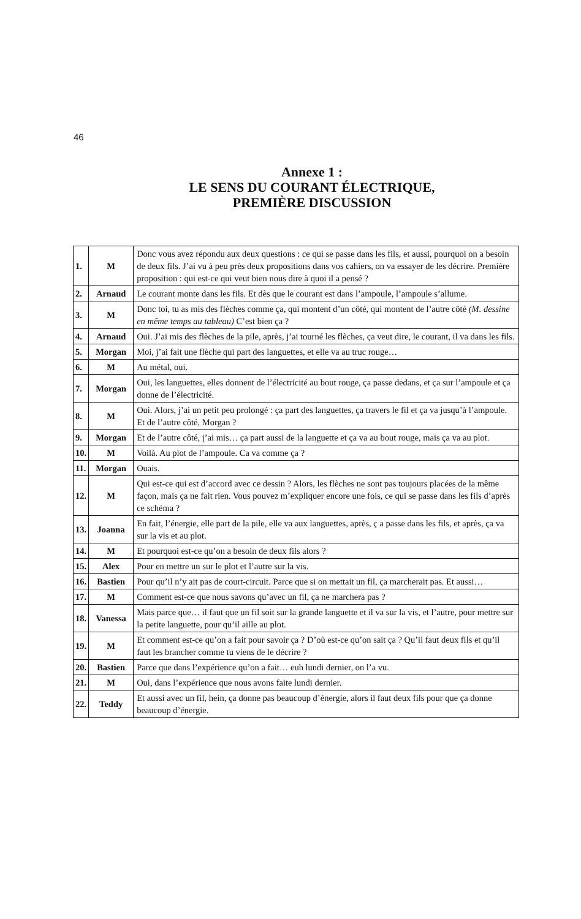46
Annexe 1 :
LE SENS DU COURANT ÉLECTRIQUE,
PREMIÈRE DISCUSSION
| 1. | M | Donc vous avez répondu aux deux questions : ce qui se passe dans les fils, et aussi, pourquoi on a besoin de deux fils. J’ai vu à peu près deux propositions dans vos cahiers, on va essayer de les décrire. Première proposition : qui est-ce qui veut bien nous dire à quoi il a pensé ? |
| 2. | Arnaud | Le courant monte dans les fils. Et dès que le courant est dans l’ampoule, l’ampoule s’allume. |
| 3. | M | Donc toi, tu as mis des flèches comme ça, qui montent d’un côté, qui montent de l’autre côté (M. dessine en même temps au tableau) C’est bien ça ? |
| 4. | Arnaud | Oui. J’ai mis des flèches de la pile, après, j’ai tourné les flèches, ça veut dire, le courant, il va dans les fils. |
| 5. | Morgan | Moi, j’ai fait une flèche qui part des languettes, et elle va au truc rouge… |
| 6. | M | Au métal, oui. |
| 7. | Morgan | Oui, les languettes, elles donnent de l’électricité au bout rouge, ça passe dedans, et ça sur l’ampoule et ça donne de l’électricité. |
| 8. | M | Oui. Alors, j’ai un petit peu prolongé : ça part des languettes, ça travers le fil et ça va jusqu’à l’ampoule. Et de l’autre côté, Morgan ? |
| 9. | Morgan | Et de l’autre côté, j’ai mis… ça part aussi de la languette et ça va au bout rouge, mais ça va au plot. |
| 10. | M | Voilà. Au plot de l’ampoule. Ca va comme ça ? |
| 11. | Morgan | Ouais. |
| 12. | M | Qui est-ce qui est d’accord avec ce dessin ? Alors, les flèches ne sont pas toujours placées de la même façon, mais ça ne fait rien. Vous pouvez m’expliquer encore une fois, ce qui se passe dans les fils d’après ce schéma ? |
| 13. | Joanna | En fait, l’énergie, elle part de la pile, elle va aux languettes, après, ç a passe dans les fils, et après, ça va sur la vis et au plot. |
| 14. | M | Et pourquoi est-ce qu’on a besoin de deux fils alors ? |
| 15. | Alex | Pour en mettre un sur le plot et l’autre sur la vis. |
| 16. | Bastien | Pour qu’il n’y ait pas de court-circuit. Parce que si on mettait un fil, ça marcherait pas. Et aussi… |
| 17. | M | Comment est-ce que nous savons qu’avec un fil, ça ne marchera pas ? |
| 18. | Vanessa | Mais parce que… il faut que un fil soit sur la grande languette et il va sur la vis, et l’autre, pour mettre sur la petite languette, pour qu’il aille au plot. |
| 19. | M | Et comment est-ce qu’on a fait pour savoir ça ? D’où est-ce qu’on sait ça ? Qu’il faut deux fils et qu’il faut les brancher comme tu viens de le décrire ? |
| 20. | Bastien | Parce que dans l’expérience qu’on a fait… euh lundi dernier, on l’a vu. |
| 21. | M | Oui, dans l’expérience que nous avons faite lundi dernier. |
| 22. | Teddy | Et aussi avec un fil, hein, ça donne pas beaucoup d’énergie, alors il faut deux fils pour que ça donne beaucoup d’énergie. |